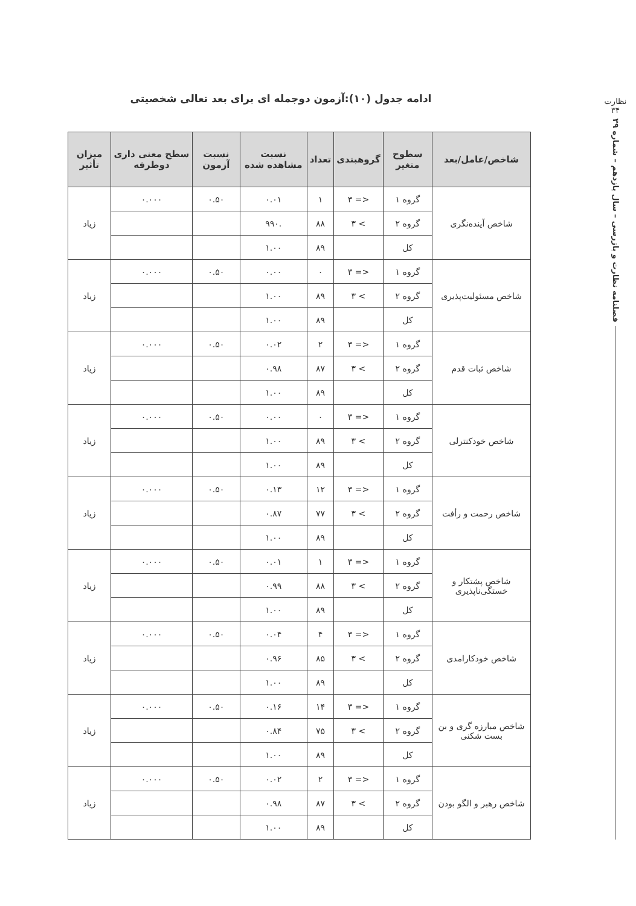نظارت
۳۴
فصلنامه نظارت و بازرسی – سال یازدهم – شماره ۳۹
ادامه جدول (۱۰):آزمون دوجمله ای برای بعد تعالی شخصیتی
| شاخص/عامل/بعد | سطوح متغیر | گروهبندی | تعداد | نسبت مشاهده شده | نسبت آزمون | سطح معنی داری دوطرفه | میزان تأثیر |
| --- | --- | --- | --- | --- | --- | --- | --- |
| شاخص آینده‌نگری | گروه ۱ | <= ۳ | ۱ | ۰.۰۱ | ۰.۵۰ | ۰.۰۰۰ | زیاد |
| | گروه ۲ | > ۳ | ۸۸ | .۹۹۰ | | | |
| | کل | | ۸۹ | ۱.۰۰ | | | |
| شاخص مسئولیت‌پذیری | گروه ۱ | <= ۳ | ۰ | ۰.۰۰ | ۰.۵۰ | ۰.۰۰۰ | زیاد |
| | گروه ۲ | > ۳ | ۸۹ | ۱.۰۰ | | | |
| | کل | | ۸۹ | ۱.۰۰ | | | |
| شاخص ثبات قدم | گروه ۱ | <= ۳ | ۲ | ۰.۰۲ | ۰.۵۰ | ۰.۰۰۰ | زیاد |
| | گروه ۲ | > ۳ | ۸۷ | ۰.۹۸ | | | |
| | کل | | ۸۹ | ۱.۰۰ | | | |
| شاخص خودکنترلی | گروه ۱ | <= ۳ | ۰ | ۰.۰۰ | ۰.۵۰ | ۰.۰۰۰ | زیاد |
| | گروه ۲ | > ۳ | ۸۹ | ۱.۰۰ | | | |
| | کل | | ۸۹ | ۱.۰۰ | | | |
| شاخص رحمت و رأفت | گروه ۱ | <= ۳ | ۱۲ | ۰.۱۳ | ۰.۵۰ | ۰.۰۰۰ | زیاد |
| | گروه ۲ | > ۳ | ۷۷ | ۰.۸۷ | | | |
| | کل | | ۸۹ | ۱.۰۰ | | | |
| شاخص پشتکار و خستگی‌ناپذیری | گروه ۱ | <= ۳ | ۱ | ۰.۰۱ | ۰.۵۰ | ۰.۰۰۰ | زیاد |
| | گروه ۲ | > ۳ | ۸۸ | ۰.۹۹ | | | |
| | کل | | ۸۹ | ۱.۰۰ | | | |
| شاخص خودکارامدی | گروه ۱ | <= ۳ | ۴ | ۰.۰۴ | ۰.۵۰ | ۰.۰۰۰ | زیاد |
| | گروه ۲ | > ۳ | ۸۵ | ۰.۹۶ | | | |
| | کل | | ۸۹ | ۱.۰۰ | | | |
| شاخص مبارزه گری و بن بست شکنی | گروه ۱ | <= ۳ | ۱۴ | ۰.۱۶ | ۰.۵۰ | ۰.۰۰۰ | زیاد |
| | گروه ۲ | > ۳ | ۷۵ | ۰.۸۴ | | | |
| | کل | | ۸۹ | ۱.۰۰ | | | |
| شاخص رهبر و الگو بودن | گروه ۱ | <= ۳ | ۲ | ۰.۰۲ | ۰.۵۰ | ۰.۰۰۰ | زیاد |
| | گروه ۲ | > ۳ | ۸۷ | ۰.۹۸ | | | |
| | کل | | ۸۹ | ۱.۰۰ | | | |